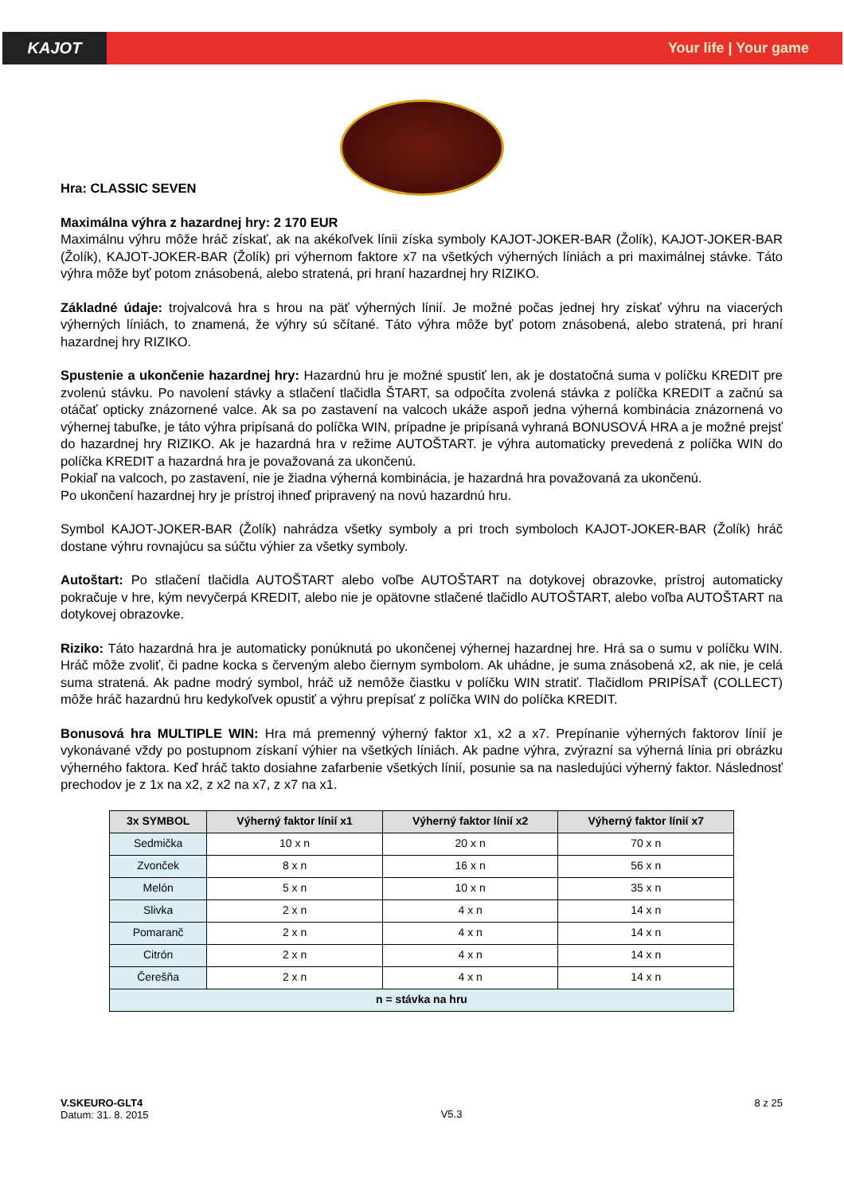KAJOT
Your life | Your game
Hra: CLASSIC SEVEN
Maximálna výhra z hazardnej hry: 2 170 EUR
Maximálnu výhru môže hráč získať, ak na akékoľvek línii získa symboly KAJOT-JOKER-BAR (Žolík), KAJOT-JOKER-BAR (Žolík), KAJOT-JOKER-BAR (Žolík) pri výhernom faktore x7 na všetkých výherných líniách a pri maximálnej stávke. Táto výhra môže byť potom znásobená, alebo stratená, pri hraní hazardnej hry RIZIKO.
Základné údaje: trojvalcová hra s hrou na päť výherných línií. Je možné počas jednej hry získať výhru na viacerých výherných líniách, to znamená, že výhry sú sčítané. Táto výhra môže byť potom znásobená, alebo stratená, pri hraní hazardnej hry RIZIKO.
Spustenie a ukončenie hazardnej hry: Hazardnú hru je možné spustiť len, ak je dostatočná suma v políčku KREDIT pre zvolenú stávku. Po navolení stávky a stlačení tlačidla ŠTART, sa odpočíta zvolená stávka z políčka KREDIT a začnú sa otáčať opticky znázornené valce. Ak sa po zastavení na valcoch ukáže aspoň jedna výherná kombinácia znázornená vo výhernej tabuľke, je táto výhra pripísaná do políčka WIN, prípadne je pripísaná vyhraná BONUSOVÁ HRA a je možné prejsť do hazardnej hry RIZIKO. Ak je hazardná hra v režime AUTOŠTART. je výhra automaticky prevedená z políčka WIN do políčka KREDIT a hazardná hra je považovaná za ukončenú.
Pokiaľ na valcoch, po zastavení, nie je žiadna výherná kombinácia, je hazardná hra považovaná za ukončenú.
Po ukončení hazardnej hry je prístroj ihneď pripravený na novú hazardnú hru.
Symbol KAJOT-JOKER-BAR (Žolík) nahrádza všetky symboly a pri troch symboloch KAJOT-JOKER-BAR (Žolík) hráč dostane výhru rovnajúcu sa súčtu výhier za všetky symboly.
Autoštart: Po stlačení tlačidla AUTOŠTART alebo voľbe AUTOŠTART na dotykovej obrazovke, prístroj automaticky pokračuje v hre, kým nevyčerpá KREDIT, alebo nie je opätovne stlačené tlačidlo AUTOŠTART, alebo voľba AUTOŠTART na dotykovej obrazovke.
Riziko: Táto hazardná hra je automaticky ponúknutá po ukončenej výhernej hazardnej hre. Hrá sa o sumu v políčku WIN. Hráč môže zvoliť, či padne kocka s červeným alebo čiernym symbolom. Ak uhádne, je suma znásobená x2, ak nie, je celá suma stratená. Ak padne modrý symbol, hráč už nemôže čiastku v políčku WIN stratiť. Tlačidlom PRIPÍSAŤ (COLLECT) môže hráč hazardnú hru kedykoľvek opustiť a výhru prepísať z políčka WIN do políčka KREDIT.
Bonusová hra MULTIPLE WIN: Hra má premenný výherný faktor x1, x2 a x7. Prepínanie výherných faktorov línií je vykonávané vždy po postupnom získaní výhier na všetkých líniách. Ak padne výhra, zvýrazní sa výherná línia pri obrázku výherného faktora. Keď hráč takto dosiahne zafarbenie všetkých línií, posunie sa na nasledujúci výherný faktor. Následnosť prechodov je z 1x na x2, z x2 na x7, z x7 na x1.
| 3x SYMBOL | Výherný faktor línií x1 | Výherný faktor línií x2 | Výherný faktor línií x7 |
| --- | --- | --- | --- |
| Sedmička | 10 x n | 20 x n | 70 x n |
| Zvonček | 8 x n | 16 x n | 56 x n |
| Melón | 5 x n | 10 x n | 35 x n |
| Slivka | 2 x n | 4 x n | 14 x n |
| Pomaranč | 2 x n | 4 x n | 14 x n |
| Citrón | 2 x n | 4 x n | 14 x n |
| Čerešňa | 2 x n | 4 x n | 14 x n |
| n = stávka na hru | | | |
V.SKEURO-GLT4
Datum: 31. 8. 2015
V5.3
8 z 25